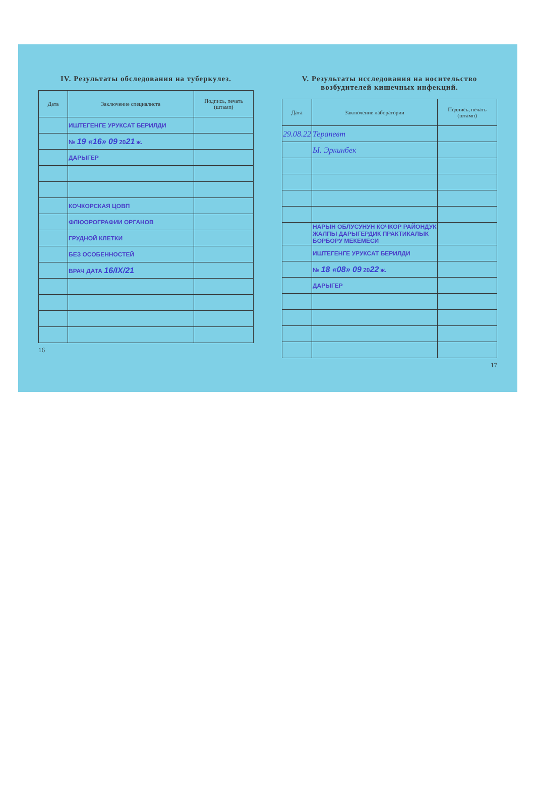IV. Результаты обследования на туберкулез.
| Дата | Заключение специалиста | Подпись, печать (штамп) |
| --- | --- | --- |
| | ИШТЕГЕНГЕ УРУКСАТ БЕРИЛДИ | |
| | № 19 «16» 09 20 21 ж. | |
| | ДАРЫГЕР | |
| | КОЧКОРСКАЯ ЦОВП | |
| | ФЛЮОРОГРАФИИ ОРГАНОВ | |
| | ГРУДНОЙ КЛЕТКИ | |
| | БЕЗ ОСОБЕННОСТЕЙ | |
| | ВРАЧ ДАТА 16/IX/21 | |
16
V. Результаты исследования на носительство возбудителей кишечных инфекций.
| Дата | Заключение лаборатории | Подпись, печать (штамп) |
| --- | --- | --- |
| 29.08.22 | Терапевт | |
| | Ы. Эркинбек | |
| | НАРЫН ОБЛУСУНУН КОЧКОР РАЙОНДУК ЖАЛПЫ ДАРЫГЕРДИК ПРАКТИКАЛЫК БОРБОРУ МЕКЕМЕСИ | |
| | ИШТЕГЕНГЕ УРУКСАТ БЕРИЛДИ | |
| | № 18 «08» 09 20 22 ж. | |
| | ДАРЫГЕР | |
17